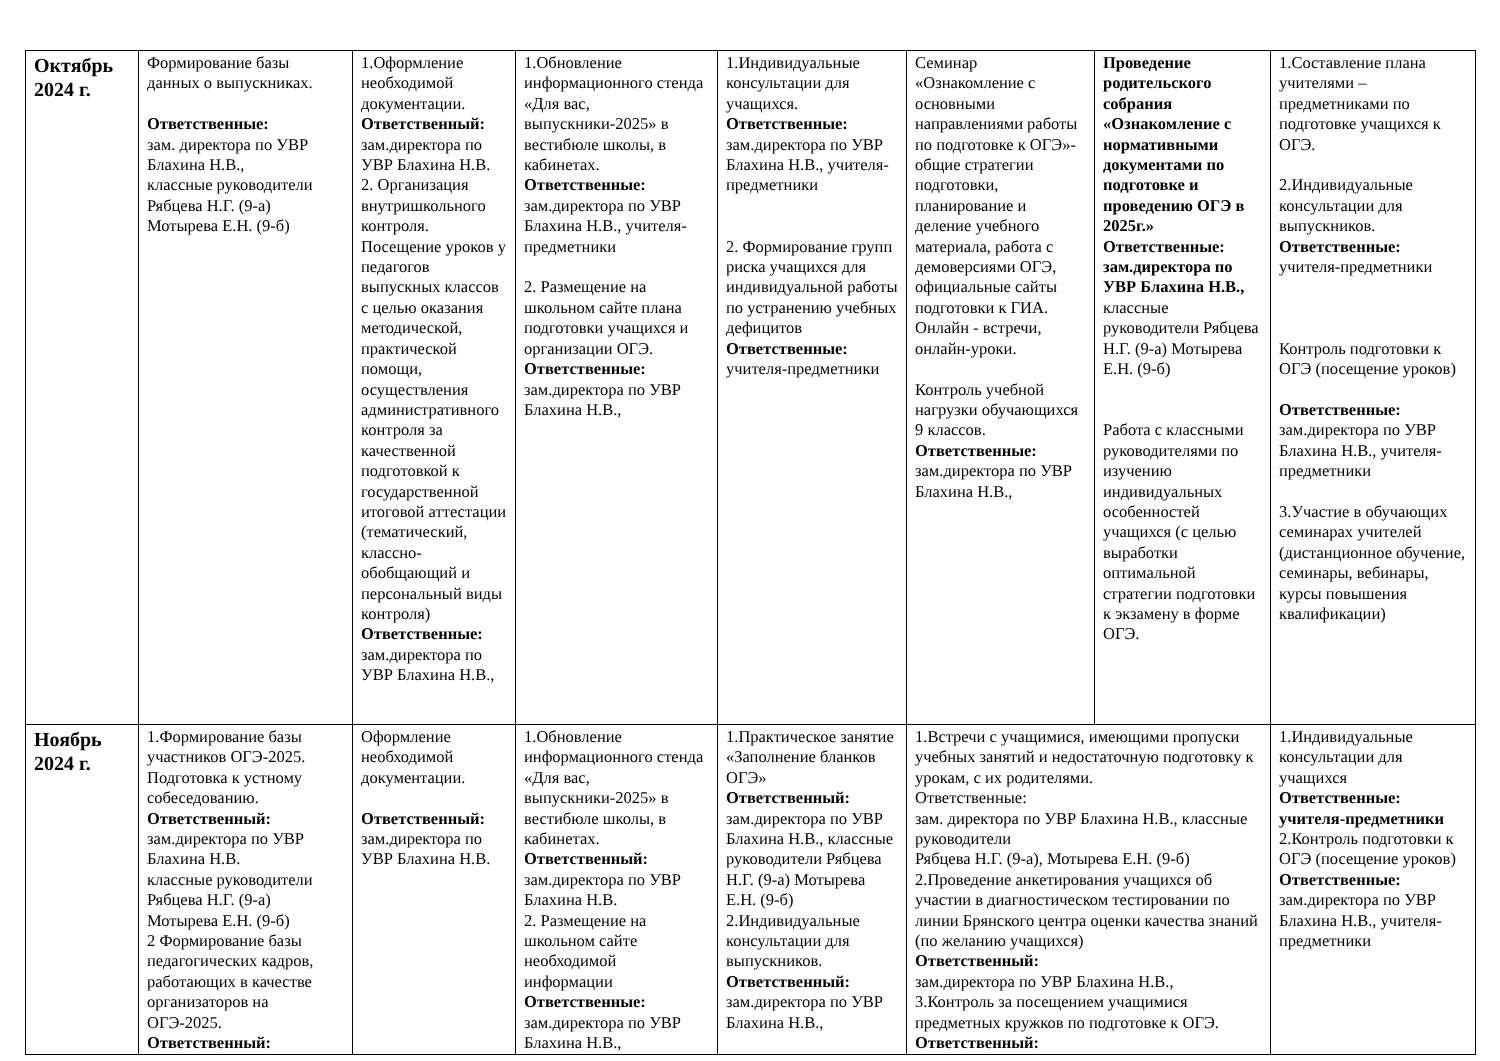| Октябрь 2024 г. | Формирование базы данных о выпускниках. Ответственные: зам. директора по УВР Блахина Н.В., классные руководители Рябцева Н.Г. (9-а) Мотырева Е.Н. (9-б) | 1.Оформление необходимой документации. Ответственный: зам.директора по УВР Блахина Н.В. 2. Организация внутришкольного контроля. Посещение уроков у педагогов выпускных классов с целью оказания методической, практической помощи, осуществления административного контроля за качественной подготовкой к государственной итоговой аттестации (тематический, классно-обобщающий и персональный виды контроля) Ответственные: зам.директора по УВР Блахина Н.В., | 1.Обновление информационного стенда «Для вас, выпускники-2025» в вестибюле школы, в кабинетах. Ответственные: зам.директора по УВР Блахина Н.В., учителя-предметники 2. Размещение на школьном сайте плана подготовки учащихся и организации ОГЭ. Ответственные: зам.директора по УВР Блахина Н.В., | 1.Индивидуальные консультации для учащихся. Ответственные: зам.директора по УВР Блахина Н.В., учителя-предметники 2. Формирование групп риска учащихся для индивидуальной работы по устранению учебных дефицитов Ответственные: учителя-предметники | Семинар «Ознакомление с основными направлениями работы по подготовке к ОГЭ»- общие стратегии подготовки, планирование и деление учебного материала, работа с демоверсиями ОГЭ, официальные сайты подготовки к ГИА. Онлайн - встречи, онлайн-уроки. Контроль учебной нагрузки обучающихся 9 классов. Ответственные: зам.директора по УВР Блахина Н.В., | Проведение родительского собрания «Ознакомление с нормативными документами по подготовке и проведению ОГЭ в 2025г.» Ответственные: зам.директора по УВР Блахина Н.В., классные руководители Рябцева Н.Г. (9-а) Мотырева Е.Н. (9-б) Работа с классными руководителями по изучению индивидуальных особенностей учащихся (с целью выработки оптимальной стратегии подготовки к экзамену в форме ОГЭ. | 1.Составление плана учителями – предметниками по подготовке учащихся к ОГЭ. 2.Индивидуальные консультации для выпускников. Ответственные: учителя-предметники Контроль подготовки к ОГЭ (посещение уроков) Ответственные: зам.директора по УВР Блахина Н.В., учителя-предметники 3.Участие в обучающих семинарах учителей (дистанционное обучение, семинары, вебинары, курсы повышения квалификации) |
| Ноябрь 2024 г. | 1.Формирование базы участников ОГЭ-2025. Подготовка к устному собеседованию. Ответственный: зам.директора по УВР Блахина Н.В. классные руководители Рябцева Н.Г. (9-а) Мотырева Е.Н. (9-б) 2 Формирование базы педагогических кадров, работающих в качестве организаторов на ОГЭ-2025. Ответственный: | Оформление необходимой документации. Ответственный: зам.директора по УВР Блахина Н.В. | 1.Обновление информационного стенда «Для вас, выпускники-2025» в вестибюле школы, в кабинетах. Ответственный: зам.директора по УВР Блахина Н.В. 2. Размещение на школьном сайте необходимой информации Ответственные: зам.директора по УВР Блахина Н.В., | 1.Практическое занятие «Заполнение бланков ОГЭ» Ответственный: зам.директора по УВР Блахина Н.В., классные руководители Рябцева Н.Г. (9-а) Мотырева Е.Н. (9-б) 2.Индивидуальные консультации для выпускников. Ответственный: зам.директора по УВР Блахина Н.В., | 1.Встречи с учащимися, имеющими пропуски учебных занятий и недостаточную подготовку к урокам, с их родителями. Ответственные: зам. директора по УВР Блахина Н.В., классные руководители Рябцева Н.Г. (9-а), Мотырева Е.Н. (9-б) 2.Проведение анкетирования учащихся об участии в диагностическом тестировании по линии Брянского центра оценки качества знаний (по желанию учащихся) Ответственный: зам.директора по УВР Блахина Н.В., 3.Контроль за посещением учащимися предметных кружков по подготовке к ОГЭ. Ответственный: | | 1.Индивидуальные консультации для учащихся Ответственные: учителя-предметники 2.Контроль подготовки к ОГЭ (посещение уроков) Ответственные: зам.директора по УВР Блахина Н.В., учителя-предметники |